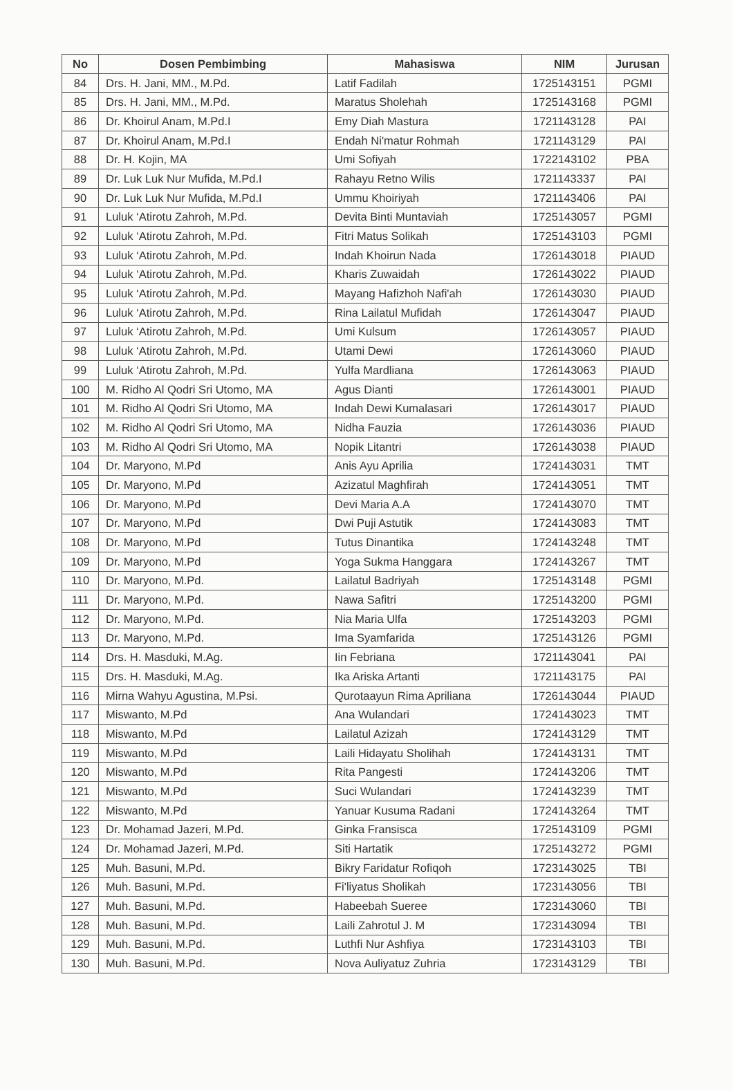| No | Dosen Pembimbing | Mahasiswa | NIM | Jurusan |
| --- | --- | --- | --- | --- |
| 84 | Drs. H. Jani, MM., M.Pd. | Latif Fadilah | 1725143151 | PGMI |
| 85 | Drs. H. Jani, MM., M.Pd. | Maratus Sholehah | 1725143168 | PGMI |
| 86 | Dr. Khoirul Anam, M.Pd.I | Emy Diah Mastura | 1721143128 | PAI |
| 87 | Dr. Khoirul Anam, M.Pd.I | Endah Ni'matur Rohmah | 1721143129 | PAI |
| 88 | Dr. H. Kojin, MA | Umi Sofiyah | 1722143102 | PBA |
| 89 | Dr. Luk Luk Nur Mufida, M.Pd.I | Rahayu Retno Wilis | 1721143337 | PAI |
| 90 | Dr. Luk Luk Nur Mufida, M.Pd.I | Ummu Khoiriyah | 1721143406 | PAI |
| 91 | Luluk ‘Atirotu Zahroh, M.Pd. | Devita Binti Muntaviah | 1725143057 | PGMI |
| 92 | Luluk ‘Atirotu Zahroh, M.Pd. | Fitri Matus Solikah | 1725143103 | PGMI |
| 93 | Luluk ‘Atirotu Zahroh, M.Pd. | Indah Khoirun Nada | 1726143018 | PIAUD |
| 94 | Luluk ‘Atirotu Zahroh, M.Pd. | Kharis Zuwaidah | 1726143022 | PIAUD |
| 95 | Luluk ‘Atirotu Zahroh, M.Pd. | Mayang Hafizhoh Nafi'ah | 1726143030 | PIAUD |
| 96 | Luluk ‘Atirotu Zahroh, M.Pd. | Rina Lailatul Mufidah | 1726143047 | PIAUD |
| 97 | Luluk ‘Atirotu Zahroh, M.Pd. | Umi Kulsum | 1726143057 | PIAUD |
| 98 | Luluk ‘Atirotu Zahroh, M.Pd. | Utami Dewi | 1726143060 | PIAUD |
| 99 | Luluk ‘Atirotu Zahroh, M.Pd. | Yulfa Mardliana | 1726143063 | PIAUD |
| 100 | M. Ridho Al Qodri Sri Utomo, MA | Agus Dianti | 1726143001 | PIAUD |
| 101 | M. Ridho Al Qodri Sri Utomo, MA | Indah Dewi Kumalasari | 1726143017 | PIAUD |
| 102 | M. Ridho Al Qodri Sri Utomo, MA | Nidha Fauzia | 1726143036 | PIAUD |
| 103 | M. Ridho Al Qodri Sri Utomo, MA | Nopik Litantri | 1726143038 | PIAUD |
| 104 | Dr. Maryono, M.Pd | Anis Ayu Aprilia | 1724143031 | TMT |
| 105 | Dr. Maryono, M.Pd | Azizatul Maghfirah | 1724143051 | TMT |
| 106 | Dr. Maryono, M.Pd | Devi Maria A.A | 1724143070 | TMT |
| 107 | Dr. Maryono, M.Pd | Dwi Puji Astutik | 1724143083 | TMT |
| 108 | Dr. Maryono, M.Pd | Tutus Dinantika | 1724143248 | TMT |
| 109 | Dr. Maryono, M.Pd | Yoga Sukma Hanggara | 1724143267 | TMT |
| 110 | Dr. Maryono, M.Pd. | Lailatul Badriyah | 1725143148 | PGMI |
| 111 | Dr. Maryono, M.Pd. | Nawa Safitri | 1725143200 | PGMI |
| 112 | Dr. Maryono, M.Pd. | Nia Maria Ulfa | 1725143203 | PGMI |
| 113 | Dr. Maryono, M.Pd. | Ima Syamfarida | 1725143126 | PGMI |
| 114 | Drs. H. Masduki, M.Ag. | Iin Febriana | 1721143041 | PAI |
| 115 | Drs. H. Masduki, M.Ag. | Ika Ariska Artanti | 1721143175 | PAI |
| 116 | Mirna Wahyu Agustina, M.Psi. | Qurotaayun Rima Apriliana | 1726143044 | PIAUD |
| 117 | Miswanto, M.Pd | Ana Wulandari | 1724143023 | TMT |
| 118 | Miswanto, M.Pd | Lailatul Azizah | 1724143129 | TMT |
| 119 | Miswanto, M.Pd | Laili Hidayatu Sholihah | 1724143131 | TMT |
| 120 | Miswanto, M.Pd | Rita Pangesti | 1724143206 | TMT |
| 121 | Miswanto, M.Pd | Suci Wulandari | 1724143239 | TMT |
| 122 | Miswanto, M.Pd | Yanuar Kusuma Radani | 1724143264 | TMT |
| 123 | Dr. Mohamad Jazeri, M.Pd. | Ginka Fransisca | 1725143109 | PGMI |
| 124 | Dr. Mohamad Jazeri, M.Pd. | Siti Hartatik | 1725143272 | PGMI |
| 125 | Muh. Basuni, M.Pd. | Bikry Faridatur Rofiqoh | 1723143025 | TBI |
| 126 | Muh. Basuni, M.Pd. | Fi'liyatus Sholikah | 1723143056 | TBI |
| 127 | Muh. Basuni, M.Pd. | Habeebah Sueree | 1723143060 | TBI |
| 128 | Muh. Basuni, M.Pd. | Laili Zahrotul J. M | 1723143094 | TBI |
| 129 | Muh. Basuni, M.Pd. | Luthfi Nur Ashfiya | 1723143103 | TBI |
| 130 | Muh. Basuni, M.Pd. | Nova Auliyatuz Zuhria | 1723143129 | TBI |